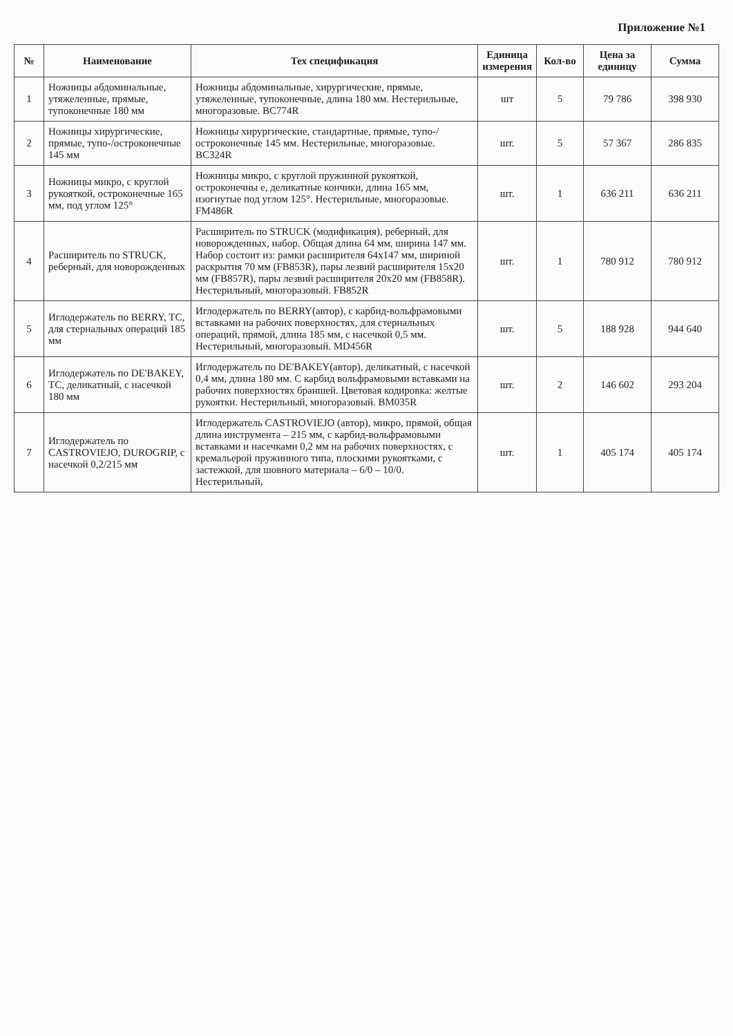Приложение №1
| № | Наименование | Тех спецификация | Единица измерения | Кол-во | Цена за единицу | Сумма |
| --- | --- | --- | --- | --- | --- | --- |
| 1 | Ножницы абдоминальные, утяжеленные, прямые, тупоконечные 180 мм | Ножницы абдоминальные, хирургические, прямые, утяжеленные, тупоконечные, длина 180 мм. Нестерильные, многоразовые. BC774R | шт | 5 | 79 786 | 398 930 |
| 2 | Ножницы хирургические, прямые, тупо-/остроконечные 145 мм | Ножницы хирургические, стандартные, прямые, тупо-/остроконечные 145 мм. Нестерильные, многоразовые. BC324R | шт. | 5 | 57 367 | 286 835 |
| 3 | Ножницы микро, с круглой рукояткой, остроконечные 165 мм, под углом 125° | Ножницы микро, с круглой пружинной рукояткой, остроконечны е, деликатные кончики, длина 165 мм, изогнутые под углом 125°. Нестерильные, многоразовые. FM486R | шт. | 1 | 636 211 | 636 211 |
| 4 | Расширитель по STRUCK, реберный, для новорожденных | Расширитель по STRUCK (модификация), реберный, для новорожденных, набор. Общая длина 64 мм, ширина 147 мм. Набор состоит из: рамки расширителя 64x147 мм, шириной раскрытия 70 мм (FB853R), пары лезвий расширителя 15x20 мм (FB857R), пары лезвий расширителя 20x20 мм (FB858R). Нестерильный, многоразовый. FB852R | шт. | 1 | 780 912 | 780 912 |
| 5 | Иглодержатель по BERRY, TC, для стернальных операций 185 мм | Иглодержатель по BERRY(автор), с карбид-вольфрамовыми вставками на рабочих поверхностях, для стернальных операций, прямой, длина 185 мм, с насечкой 0,5 мм. Нестерильный, многоразовый. MD456R | шт. | 5 | 188 928 | 944 640 |
| 6 | Иглодержатель по DE'BAKEY, TC, деликатный, с насечкой 180 мм | Иглодержатель по DE'BAKEY(автор), деликатный, с насечкой 0,4 мм, длина 180 мм. С карбид вольфрамовыми вставками на рабочих поверхностях браншей. Цветовая кодировка: желтые рукоятки. Нестерильный, многоразовый. BM035R | шт. | 2 | 146 602 | 293 204 |
| 7 | Иглодержатель по CASTROVIEJO, DUROGRIP, с насечкой 0,2/215 мм | Иглодержатель CASTROVIEJO (автор), микро, прямой, общая длина инструмента – 215 мм, с карбид-вольфрамовыми вставками и насечками 0,2 мм на рабочих поверхностях, с кремальерой пружинного типа, плоскими рукоятками, с застежкой, для шовного материала – 6/0 – 10/0. Нестерильный, | шт. | 1 | 405 174 | 405 174 |